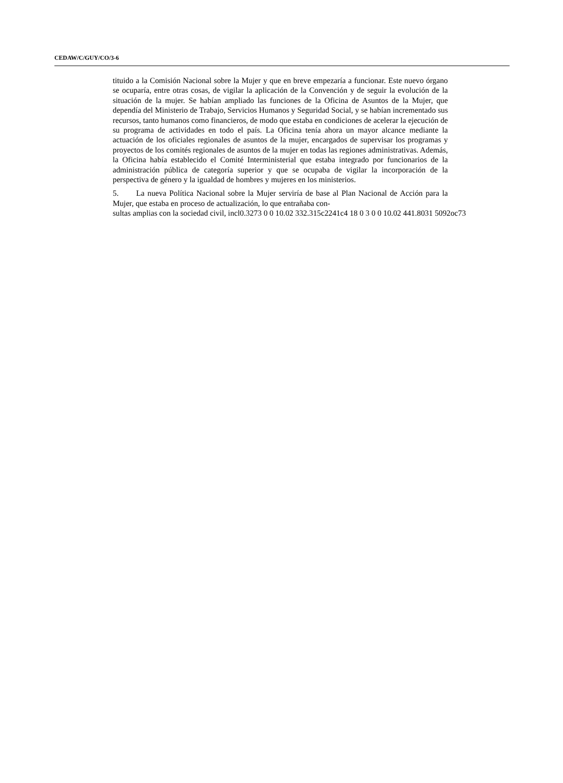CEDAW/C/GUY/CO/3-6
tituido a la Comisión Nacional sobre la Mujer y que en breve empezaría a funcionar. Este nuevo órgano se ocuparía, entre otras cosas, de vigilar la aplicación de la Convención y de seguir la evolución de la situación de la mujer. Se habían ampliado las funciones de la Oficina de Asuntos de la Mujer, que dependía del Ministerio de Trabajo, Servicios Humanos y Seguridad Social, y se habían incrementado sus recursos, tanto humanos como financieros, de modo que estaba en condiciones de acelerar la ejecución de su programa de actividades en todo el país. La Oficina tenía ahora un mayor alcance mediante la actuación de los oficiales regionales de asuntos de la mujer, encargados de supervisar los programas y proyectos de los comités regionales de asuntos de la mujer en todas las regiones administrativas. Además, la Oficina había establecido el Comité Interministerial que estaba integrado por funcionarios de la administración pública de categoría superior y que se ocupaba de vigilar la incorporación de la perspectiva de género y la igualdad de hombres y mujeres en los ministerios.
5. La nueva Política Nacional sobre la Mujer serviría de base al Plan Nacional de Acción para la Mujer, que estaba en proceso de actualización, lo que entrañaba con-
sultas amplias con la sociedad civil, incl0.3273 0 0 10.02 332.315c2241c4 18 0 3 0 0 10.02 441.8031 5092oc73